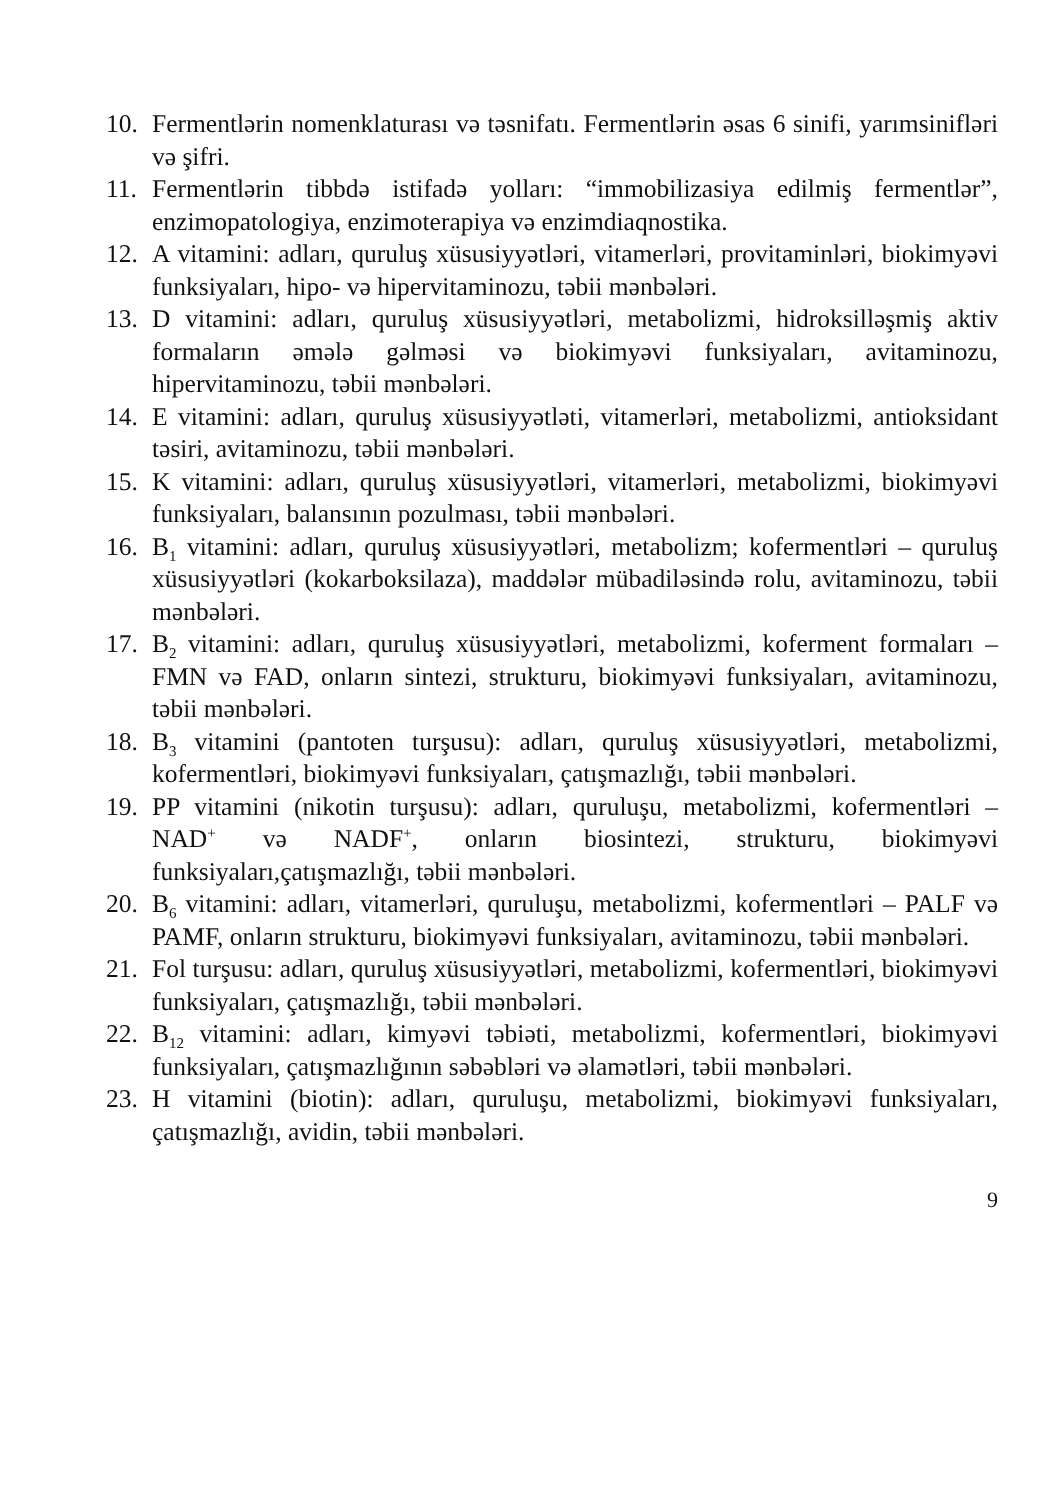10. Fermentlərin nomenklaturası və təsnifatı. Fermentlərin əsas 6 sinifi, yarımsinifləri və şifri.
11. Fermentlərin tibbdə istifadə yolları: “immobilizasiya edilmiş fer­mentlər”, enzimopatologiya, enzimoterapiya və enzimdiaqnostika.
12. A vitamini: adları, quruluş xüsusiyyətləri, vitamerləri, provitaminləri, biokimyəvi funksiyaları, hipo- və hipervitaminozu, təbii mənbələri.
13. D vitamini: adları, quruluş xüsusiyyətləri, metabolizmi, hidroksilləş­miş aktiv formaların əmələ gəlməsi və biokimyəvi funksiyaları, avi­taminozu, hipervitaminozu, təbii mənbələri.
14. E vitamini: adları, quruluş xüsusiyyətləti, vitamerləri, metabolizmi, antioksidant təsiri, avitaminozu, təbii mənbələri.
15. K vitamini: adları, quruluş xüsusiyyətləri, vitamerləri, metabolizmi, biokimyəvi funksiyaları, balansının pozulması, təbii mənbələri.
16. B<sub>1</sub> vitamini: adları, quruluş xüsusiyyətləri, metabolizm; kofermentləri – quruluş xüsusiyyətləri (kokarboksilaza), maddələr mübadiləsində rolu, avitaminozu, təbii mənbələri.
17. B<sub>2</sub> vitamini: adları, quruluş xüsusiyyətləri, metabolizmi, koferment formaları – FMN və FAD, onların sintezi, strukturu, biokimyəvi funksiyaları, avitaminozu, təbii mənbələri.
18. B<sub>3</sub> vitamini (pantoten turşusu): adları, quruluş xüsusiyyətləri, meta­bolizmi, kofermentləri, biokimyəvi funksiyaları, çatışmazlığı, təbii mənbələri.
19. PP vitamini (nikotin turşusu): adları, quruluşu, metabolizmi, kofer­mentləri – NAD<sup>+</sup> və NADF<sup>+</sup>, onların biosintezi, strukturu, biokim­yəvi funksiyaları,çatışmazlığı, təbii mənbələri.
20. B<sub>6</sub> vitamini: adları, vitamerləri, quruluşu, metabolizmi, kofermentləri – PALF və PAMF, onların strukturu, biokimyəvi funksiyaları, avita­minozu, təbii mənbələri.
21. Fol turşusu: adları, quruluş xüsusiyyətləri, metabolizmi, koferment­ləri, biokimyəvi funksiyaları, çatışmazlığı, təbii mənbələri.
22. B<sub>12</sub> vitamini: adları, kimyəvi təbiəti, metabolizmi, kofermentləri, bio­kimyəvi funksiyaları, çatışmazlığının səbəbləri və əlamətləri, təbii mənbələri.
23. H vitamini (biotin): adları, quruluşu, metabolizmi, biokimyəvi funk­siyaları, çatışmazlığı, avidin, təbii mənbələri.
9